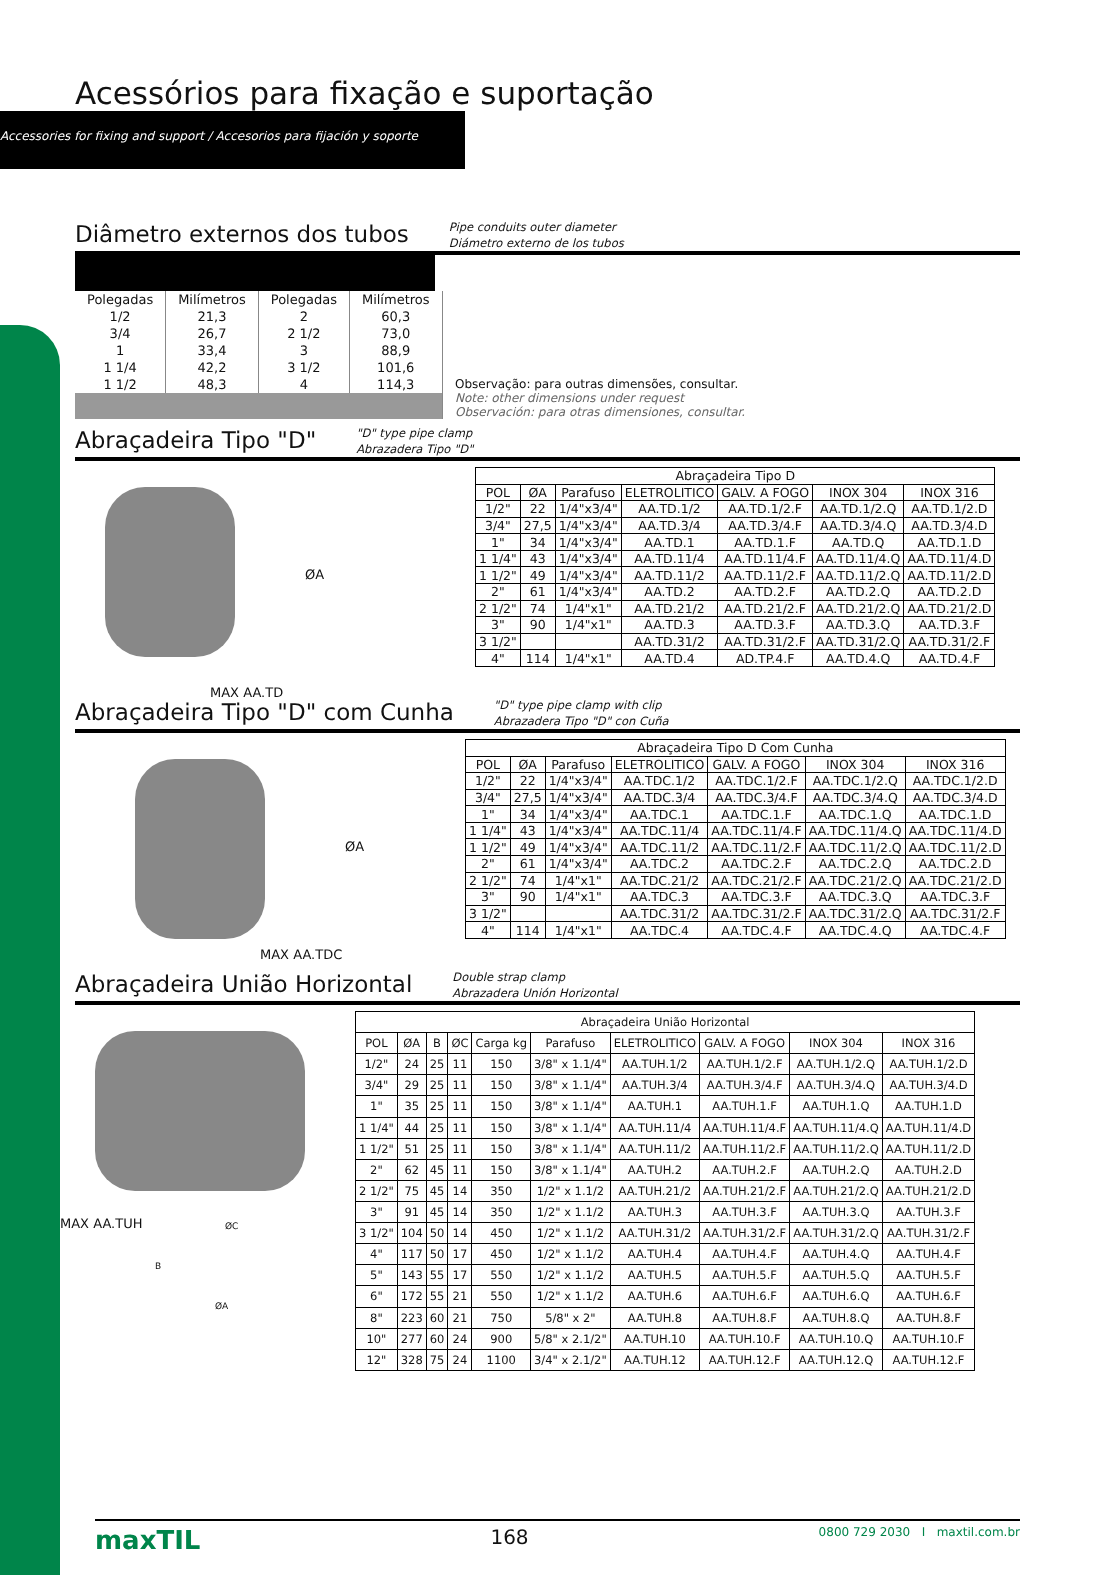Acessórios para fixação e suportação
Accessories for fixing and support / Accesorios para fijación y soporte
Diâmetro externos dos tubos
Pipe conduits outer diameter
Diámetro externo de los tubos
| Polegadas | Milímetros | Polegadas | Milímetros |
| 1/2 | 21,3 | 2 | 60,3 |
| 3/4 | 26,7 | 2 1/2 | 73,0 |
| 1 | 33,4 | 3 | 88,9 |
| 1 1/4 | 42,2 | 3 1/2 | 101,6 |
| 1 1/2 | 48,3 | 4 | 114,3 |
Observação: para outras dimensões, consultar.
Note: other dimensions under request
Observación: para otras dimensiones, consultar.
Abraçadeira Tipo "D"
"D" type pipe clamp
Abrazadera Tipo "D"
ØA
MAX AA.TD
| Abraçadeira Tipo D | | | | | | |
| --- | --- | --- | --- | --- | --- | --- |
| POL | ØA | Parafuso | ELETROLITICO | GALV. A FOGO | INOX 304 | INOX 316 |
| 1/2" | 22 | 1/4"x3/4" | AA.TD.1/2 | AA.TD.1/2.F | AA.TD.1/2.Q | AA.TD.1/2.D |
| 3/4" | 27,5 | 1/4"x3/4" | AA.TD.3/4 | AA.TD.3/4.F | AA.TD.3/4.Q | AA.TD.3/4.D |
| 1" | 34 | 1/4"x3/4" | AA.TD.1 | AA.TD.1.F | AA.TD.Q | AA.TD.1.D |
| 1 1/4" | 43 | 1/4"x3/4" | AA.TD.11/4 | AA.TD.11/4.F | AA.TD.11/4.Q | AA.TD.11/4.D |
| 1 1/2" | 49 | 1/4"x3/4" | AA.TD.11/2 | AA.TD.11/2.F | AA.TD.11/2.Q | AA.TD.11/2.D |
| 2" | 61 | 1/4"x3/4" | AA.TD.2 | AA.TD.2.F | AA.TD.2.Q | AA.TD.2.D |
| 2 1/2" | 74 | 1/4"x1" | AA.TD.21/2 | AA.TD.21/2.F | AA.TD.21/2.Q | AA.TD.21/2.D |
| 3" | 90 | 1/4"x1" | AA.TD.3 | AA.TD.3.F | AA.TD.3.Q | AA.TD.3.F |
| 3 1/2" | | | AA.TD.31/2 | AA.TD.31/2.F | AA.TD.31/2.Q | AA.TD.31/2.F |
| 4" | 114 | 1/4"x1" | AA.TD.4 | AD.TP.4.F | AA.TD.4.Q | AA.TD.4.F |
Abraçadeira Tipo "D" com Cunha
"D" type pipe clamp with clip
Abrazadera Tipo "D" con Cuña
ØA
MAX AA.TDC
| Abraçadeira Tipo D Com Cunha | | | | | | |
| --- | --- | --- | --- | --- | --- | --- |
| POL | ØA | Parafuso | ELETROLITICO | GALV. A FOGO | INOX 304 | INOX 316 |
| 1/2" | 22 | 1/4"x3/4" | AA.TDC.1/2 | AA.TDC.1/2.F | AA.TDC.1/2.Q | AA.TDC.1/2.D |
| 3/4" | 27,5 | 1/4"x3/4" | AA.TDC.3/4 | AA.TDC.3/4.F | AA.TDC.3/4.Q | AA.TDC.3/4.D |
| 1" | 34 | 1/4"x3/4" | AA.TDC.1 | AA.TDC.1.F | AA.TDC.1.Q | AA.TDC.1.D |
| 1 1/4" | 43 | 1/4"x3/4" | AA.TDC.11/4 | AA.TDC.11/4.F | AA.TDC.11/4.Q | AA.TDC.11/4.D |
| 1 1/2" | 49 | 1/4"x3/4" | AA.TDC.11/2 | AA.TDC.11/2.F | AA.TDC.11/2.Q | AA.TDC.11/2.D |
| 2" | 61 | 1/4"x3/4" | AA.TDC.2 | AA.TDC.2.F | AA.TDC.2.Q | AA.TDC.2.D |
| 2 1/2" | 74 | 1/4"x1" | AA.TDC.21/2 | AA.TDC.21/2.F | AA.TDC.21/2.Q | AA.TDC.21/2.D |
| 3" | 90 | 1/4"x1" | AA.TDC.3 | AA.TDC.3.F | AA.TDC.3.Q | AA.TDC.3.F |
| 3 1/2" | | | AA.TDC.31/2 | AA.TDC.31/2.F | AA.TDC.31/2.Q | AA.TDC.31/2.F |
| 4" | 114 | 1/4"x1" | AA.TDC.4 | AA.TDC.4.F | AA.TDC.4.Q | AA.TDC.4.F |
Abraçadeira União Horizontal
Double strap clamp
Abrazadera Unión Horizontal
MAX AA.TUH ØC
B
ØA
| Abraçadeira União Horizontal | | | | | | | | | |
| --- | --- | --- | --- | --- | --- | --- | --- | --- | --- |
| POL | ØA | B | ØC | Carga kg | Parafuso | ELETROLITICO | GALV. A FOGO | INOX 304 | INOX 316 |
| 1/2" | 24 | 25 | 11 | 150 | 3/8" x 1.1/4" | AA.TUH.1/2 | AA.TUH.1/2.F | AA.TUH.1/2.Q | AA.TUH.1/2.D |
| 3/4" | 29 | 25 | 11 | 150 | 3/8" x 1.1/4" | AA.TUH.3/4 | AA.TUH.3/4.F | AA.TUH.3/4.Q | AA.TUH.3/4.D |
| 1" | 35 | 25 | 11 | 150 | 3/8" x 1.1/4" | AA.TUH.1 | AA.TUH.1.F | AA.TUH.1.Q | AA.TUH.1.D |
| 1 1/4" | 44 | 25 | 11 | 150 | 3/8" x 1.1/4" | AA.TUH.11/4 | AA.TUH.11/4.F | AA.TUH.11/4.Q | AA.TUH.11/4.D |
| 1 1/2" | 51 | 25 | 11 | 150 | 3/8" x 1.1/4" | AA.TUH.11/2 | AA.TUH.11/2.F | AA.TUH.11/2.Q | AA.TUH.11/2.D |
| 2" | 62 | 45 | 11 | 150 | 3/8" x 1.1/4" | AA.TUH.2 | AA.TUH.2.F | AA.TUH.2.Q | AA.TUH.2.D |
| 2 1/2" | 75 | 45 | 14 | 350 | 1/2" x 1.1/2 | AA.TUH.21/2 | AA.TUH.21/2.F | AA.TUH.21/2.Q | AA.TUH.21/2.D |
| 3" | 91 | 45 | 14 | 350 | 1/2" x 1.1/2 | AA.TUH.3 | AA.TUH.3.F | AA.TUH.3.Q | AA.TUH.3.F |
| 3 1/2" | 104 | 50 | 14 | 450 | 1/2" x 1.1/2 | AA.TUH.31/2 | AA.TUH.31/2.F | AA.TUH.31/2.Q | AA.TUH.31/2.F |
| 4" | 117 | 50 | 17 | 450 | 1/2" x 1.1/2 | AA.TUH.4 | AA.TUH.4.F | AA.TUH.4.Q | AA.TUH.4.F |
| 5" | 143 | 55 | 17 | 550 | 1/2" x 1.1/2 | AA.TUH.5 | AA.TUH.5.F | AA.TUH.5.Q | AA.TUH.5.F |
| 6" | 172 | 55 | 21 | 550 | 1/2" x 1.1/2 | AA.TUH.6 | AA.TUH.6.F | AA.TUH.6.Q | AA.TUH.6.F |
| 8" | 223 | 60 | 21 | 750 | 5/8" x 2" | AA.TUH.8 | AA.TUH.8.F | AA.TUH.8.Q | AA.TUH.8.F |
| 10" | 277 | 60 | 24 | 900 | 5/8" x 2.1/2" | AA.TUH.10 | AA.TUH.10.F | AA.TUH.10.Q | AA.TUH.10.F |
| 12" | 328 | 75 | 24 | 1100 | 3/4" x 2.1/2" | AA.TUH.12 | AA.TUH.12.F | AA.TUH.12.Q | AA.TUH.12.F |
maxTIL 168 0800 729 2030 I maxtil.com.br